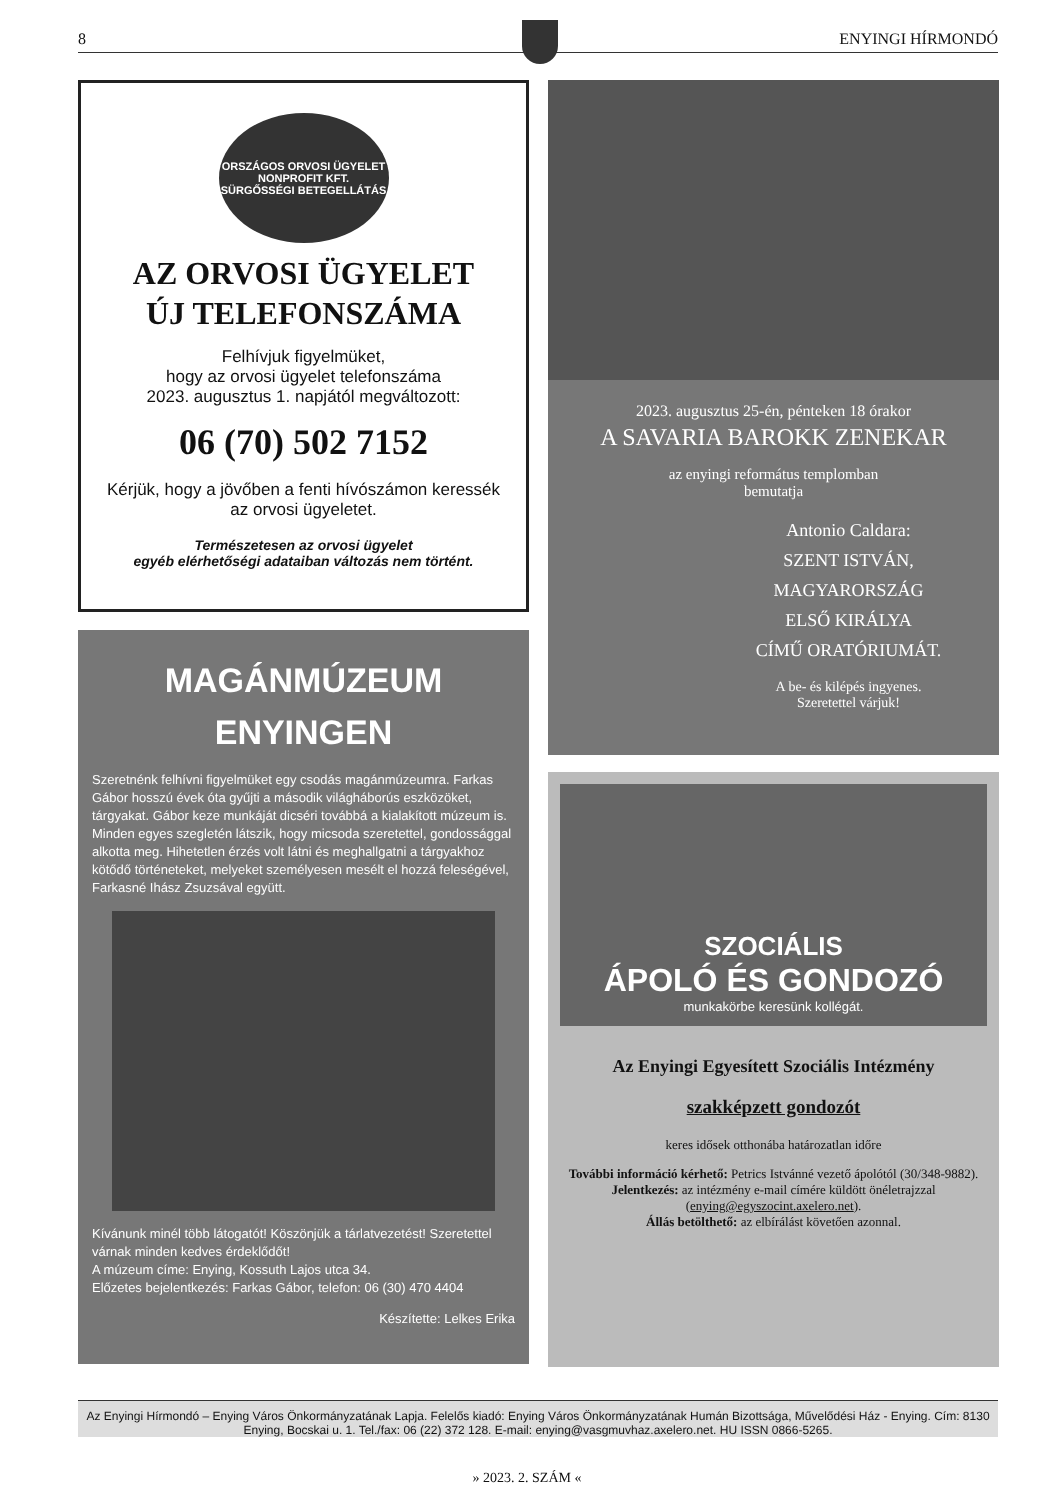8 ENYINGI HÍRMONDÓ
ORSZÁGOS ORVOSI ÜGYELET NONPROFIT KFT.
SÜRGŐSSÉGI BETEGELLÁTÁS
AZ ORVOSI ÜGYELET
ÚJ TELEFONSZÁMA
Felhívjuk figyelmüket,
hogy az orvosi ügyelet telefonszáma
2023. augusztus 1. napjától megváltozott:
06 (70) 502 7152
Kérjük, hogy a jövőben a fenti hívószámon keressék
az orvosi ügyeletet.
Természetesen az orvosi ügyelet
egyéb elérhetőségi adataiban változás nem történt.
MAGÁNMÚZEUM
ENYINGEN
Szeretnénk felhívni figyelmüket egy csodás magánmúzeumra. Farkas Gábor hosszú évek óta gyűjti a második világháborús eszközöket, tárgyakat. Gábor keze munkáját dicséri továbbá a kialakított múzeum is. Minden egyes szegletén látszik, hogy micsoda szeretettel, gondossággal alkotta meg. Hihetetlen érzés volt látni és meghallgatni a tárgyakhoz kötődő történeteket, melyeket személyesen mesélt el hozzá feleségével, Farkasné Ihász Zsuzsával együtt.
Kívánunk minél több látogatót! Köszönjük a tárlatvezetést! Szeretettel várnak minden kedves érdeklődőt!
A múzeum címe: Enying, Kossuth Lajos utca 34.
Előzetes bejelentkezés: Farkas Gábor, telefon: 06 (30) 470 4404
Készítette: Lelkes Erika
2023. augusztus 25-én, pénteken 18 órakor
A SAVARIA BAROKK ZENEKAR
az enyingi református templomban
bemutatja
Antonio Caldara:
SZENT ISTVÁN,
MAGYARORSZÁG
ELSŐ KIRÁLYA
CÍMŰ ORATÓRIUMÁT.
A be- és kilépés ingyenes.
Szeretettel várjuk!
SZOCIÁLIS
ÁPOLÓ ÉS GONDOZÓ
munkakörbe keresünk kollégát.
Az Enyingi Egyesített Szociális Intézmény
szakképzett gondozót
keres idősek otthonába határozatlan időre
További információ kérhető: Petrics Istvánné vezető ápolótól (30/348-9882).
Jelentkezés: az intézmény e-mail címére küldött önéletrajzzal (enying@egyszocint.axelero.net).
Állás betölthető: az elbírálást követően azonnal.
Az Enyingi Hírmondó – Enying Város Önkormányzatának Lapja. Felelős kiadó: Enying Város Önkormányzatának Humán Bizottsága, Művelődési Ház - Enying. Cím: 8130 Enying, Bocskai u. 1. Tel./fax: 06 (22) 372 128. E-mail: enying@vasgmuvhaz.axelero.net. HU ISSN 0866-5265.
» 2023. 2. SZÁM «